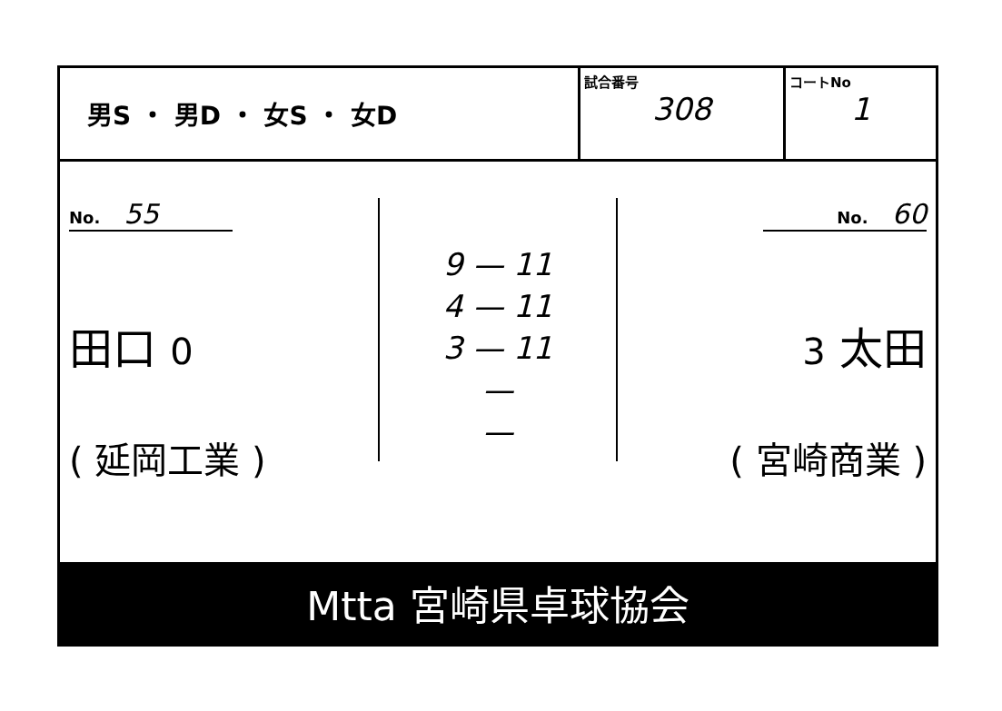男S ・ 男D ・ 女S ・ 女D
試合番号
308
コートNo
1
No. 55
田口 0
( 延岡工業 )
9 — 11
4 — 11
3 — 11
—
—
No. 60
3 太田
( 宮崎商業 )
Mtta 宮崎県卓球協会